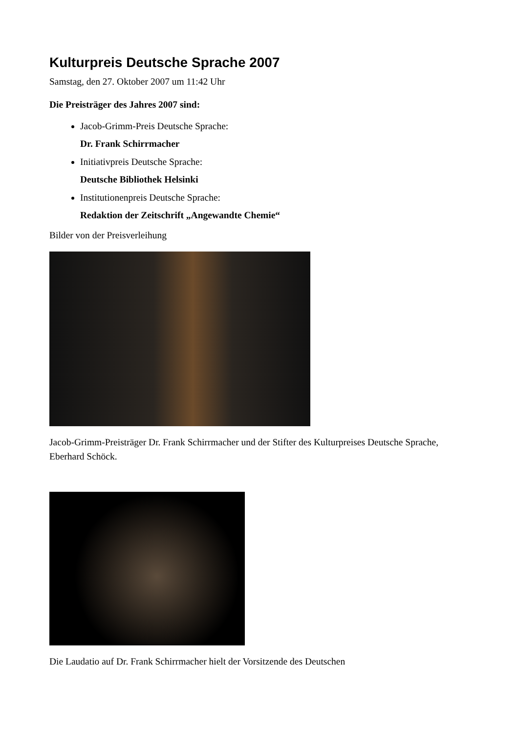Kulturpreis Deutsche Sprache 2007
Samstag, den 27. Oktober 2007 um 11:42 Uhr
Die Preisträger des Jahres 2007 sind:
Jacob-Grimm-Preis Deutsche Sprache:
Dr. Frank Schirrmacher
Initiativpreis Deutsche Sprache:
Deutsche Bibliothek Helsinki
Institutionenpreis Deutsche Sprache:
Redaktion der Zeitschrift „Angewandte Chemie“
Bilder von der Preisverleihung
Jacob-Grimm-Preisträger Dr. Frank Schirrmacher und der Stifter des Kulturpreises Deutsche Sprache, Eberhard Schöck.
Die Laudatio auf Dr. Frank Schirrmacher hielt der Vorsitzende des Deutschen